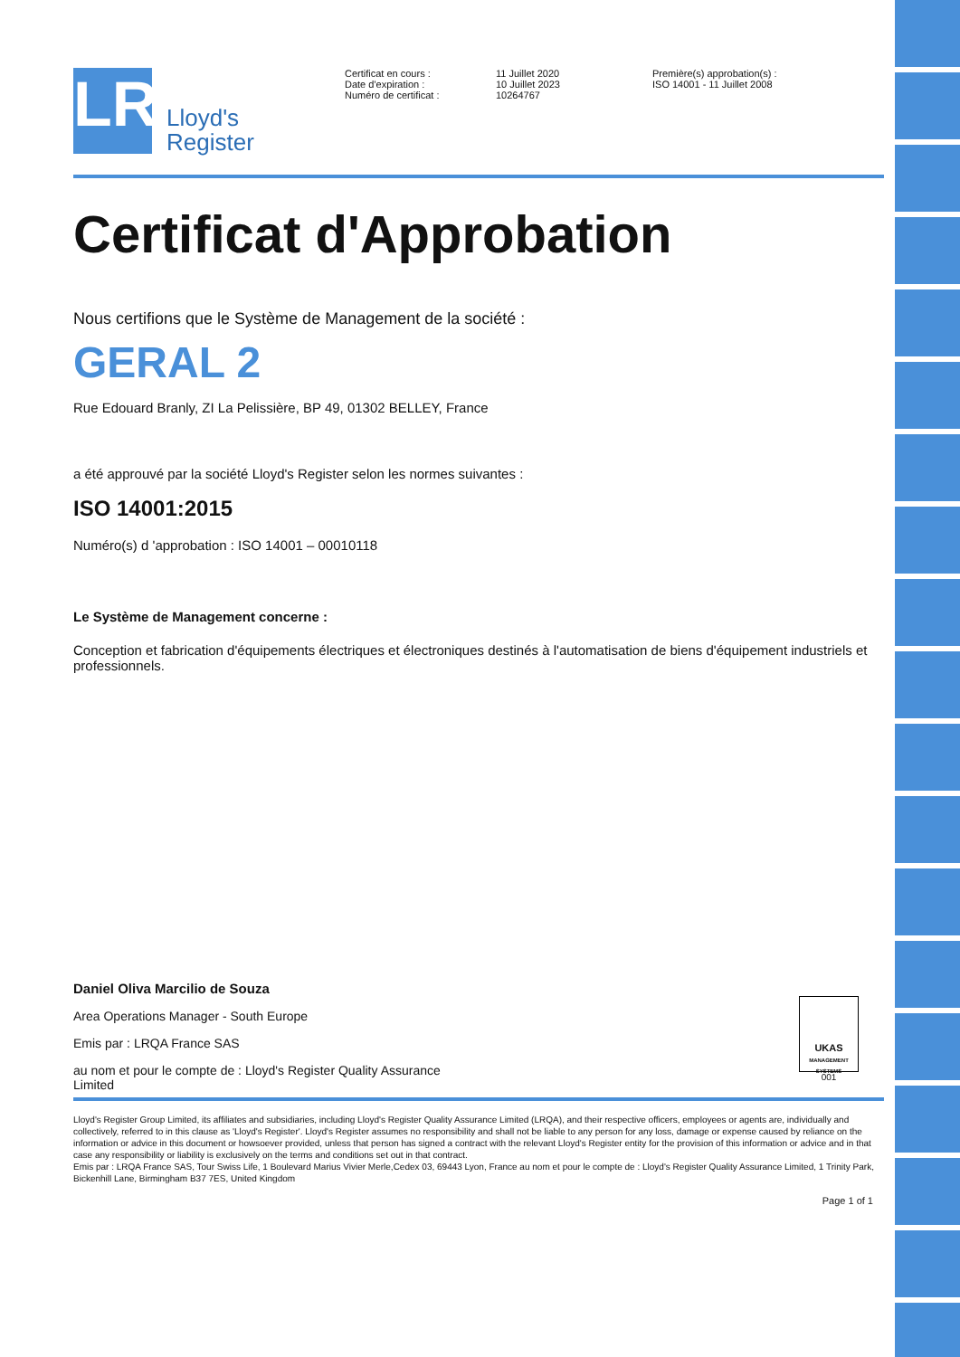LR
Lloyd's
Register
Certificat en cours :
Date d'expiration :
Numéro de certificat :
11 Juillet 2020
10 Juillet 2023
10264767
Première(s) approbation(s) :
ISO 14001 - 11 Juillet 2008
Certificat d'Approbation
Nous certifions que le Système de Management de la société :
GERAL 2
Rue Edouard Branly, ZI La Pelissière, BP 49, 01302 BELLEY, France
a été approuvé par la société Lloyd's Register selon les normes suivantes :
ISO 14001:2015
Numéro(s) d 'approbation : ISO 14001 – 00010118
Le Système de Management concerne :
Conception et fabrication d'équipements électriques et électroniques destinés à l'automatisation de biens d'équipement industriels et professionnels.
Daniel Oliva Marcilio de Souza
Area Operations Manager - South Europe
Emis par : LRQA France SAS
au nom et pour le compte de : Lloyd's Register Quality Assurance Limited
UKAS
MANAGEMENT SYSTEMS
001
Lloyd's Register Group Limited, its affiliates and subsidiaries, including Lloyd's Register Quality Assurance Limited (LRQA), and their respective officers, employees or agents are, individually and collectively, referred to in this clause as 'Lloyd's Register'. Lloyd's Register assumes no responsibility and shall not be liable to any person for any loss, damage or expense caused by reliance on the information or advice in this document or howsoever provided, unless that person has signed a contract with the relevant Lloyd's Register entity for the provision of this information or advice and in that case any responsibility or liability is exclusively on the terms and conditions set out in that contract.
Emis par : LRQA France SAS, Tour Swiss Life, 1 Boulevard Marius Vivier Merle,Cedex 03, 69443 Lyon, France au nom et pour le compte de : Lloyd's Register Quality Assurance Limited, 1 Trinity Park, Bickenhill Lane, Birmingham B37 7ES, United Kingdom
Page 1 of 1